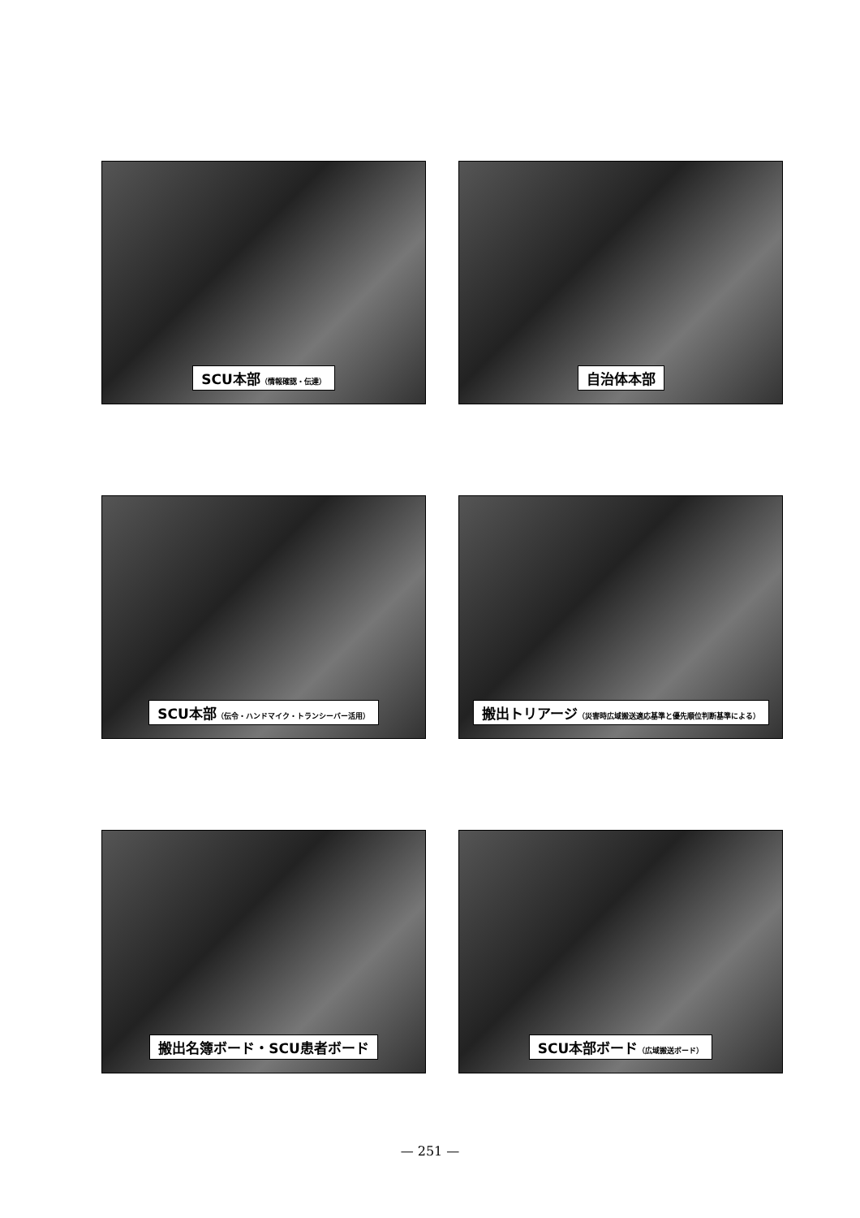SCU本部（情報確認・伝達）
自治体本部
SCU本部（伝令・ハンドマイク・トランシーバー活用）
搬出トリアージ（災害時広域搬送適応基準と優先順位判断基準による）
搬出名簿ボード・SCU患者ボード
SCU本部ボード（広域搬送ボード）
— 251 —